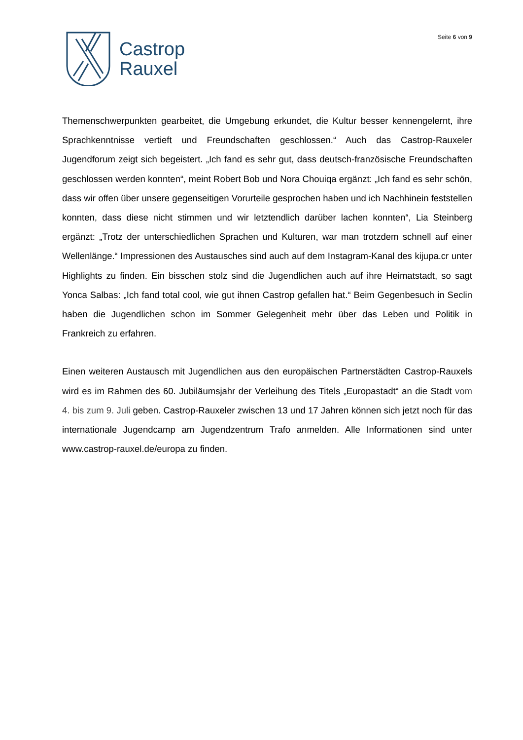Castrop
Rauxel
Seite 6 von 9
Themenschwerpunkten gearbeitet, die Umgebung erkundet, die Kultur besser kennengelernt, ihre Sprachkenntnisse vertieft und Freundschaften geschlossen.“ Auch das Castrop-Rauxeler Jugendforum zeigt sich begeistert. „Ich fand es sehr gut, dass deutsch-französische Freundschaften geschlossen werden konnten“, meint Robert Bob und Nora Chouiqa ergänzt: „Ich fand es sehr schön, dass wir offen über unsere gegenseitigen Vorurteile gesprochen haben und ich Nachhinein feststellen konnten, dass diese nicht stimmen und wir letztendlich darüber lachen konnten“, Lia Steinberg ergänzt: „Trotz der unterschiedlichen Sprachen und Kulturen, war man trotzdem schnell auf einer Wellenlänge.“ Impressionen des Austausches sind auch auf dem Instagram-Kanal des kijupa.cr unter Highlights zu finden. Ein bisschen stolz sind die Jugendlichen auch auf ihre Heimatstadt, so sagt Yonca Salbas: „Ich fand total cool, wie gut ihnen Castrop gefallen hat.“ Beim Gegenbesuch in Seclin haben die Jugendlichen schon im Sommer Gelegenheit mehr über das Leben und Politik in Frankreich zu erfahren.
Einen weiteren Austausch mit Jugendlichen aus den europäischen Partnerstädten Castrop-Rauxels wird es im Rahmen des 60. Jubiläumsjahr der Verleihung des Titels „Europastadt“ an die Stadt vom 4. bis zum 9. Juli geben. Castrop-Rauxeler zwischen 13 und 17 Jahren können sich jetzt noch für das internationale Jugendcamp am Jugendzentrum Trafo anmelden. Alle Informationen sind unter www.castrop-rauxel.de/europa zu finden.